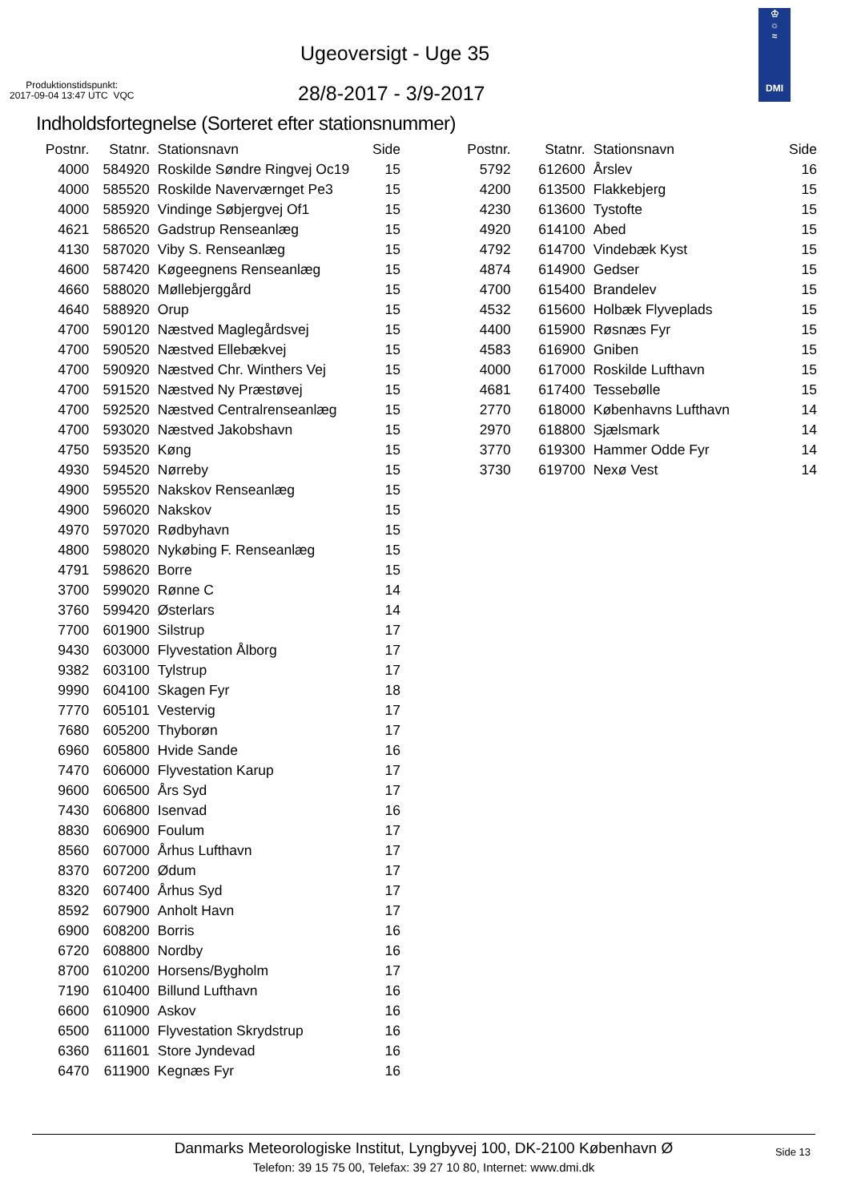Produktionstidspunkt:
2017-09-04 13:47 UTC VQC
Ugeoversigt - Uge 35
28/8-2017 - 3/9-2017
♔
☼
≈
DMI
Indholdsfortegnelse (Sorteret efter stationsnummer)
| Postnr. | Statnr. | Stationsnavn | Side |
| --- | --- | --- | --- |
| 4000 | 584920 | Roskilde Søndre Ringvej Oc19 | 15 |
| 4000 | 585520 | Roskilde Naverværnget Pe3 | 15 |
| 4000 | 585920 | Vindinge Søbjergvej Of1 | 15 |
| 4621 | 586520 | Gadstrup Renseanlæg | 15 |
| 4130 | 587020 | Viby S. Renseanlæg | 15 |
| 4600 | 587420 | Køgeegnens Renseanlæg | 15 |
| 4660 | 588020 | Møllebjerggård | 15 |
| 4640 | 588920 | Orup | 15 |
| 4700 | 590120 | Næstved Maglegårdsvej | 15 |
| 4700 | 590520 | Næstved Ellebækvej | 15 |
| 4700 | 590920 | Næstved Chr. Winthers Vej | 15 |
| 4700 | 591520 | Næstved Ny Præstøvej | 15 |
| 4700 | 592520 | Næstved Centralrenseanlæg | 15 |
| 4700 | 593020 | Næstved Jakobshavn | 15 |
| 4750 | 593520 | Køng | 15 |
| 4930 | 594520 | Nørreby | 15 |
| 4900 | 595520 | Nakskov Renseanlæg | 15 |
| 4900 | 596020 | Nakskov | 15 |
| 4970 | 597020 | Rødbyhavn | 15 |
| 4800 | 598020 | Nykøbing F. Renseanlæg | 15 |
| 4791 | 598620 | Borre | 15 |
| 3700 | 599020 | Rønne C | 14 |
| 3760 | 599420 | Østerlars | 14 |
| 7700 | 601900 | Silstrup | 17 |
| 9430 | 603000 | Flyvestation Ålborg | 17 |
| 9382 | 603100 | Tylstrup | 17 |
| 9990 | 604100 | Skagen Fyr | 18 |
| 7770 | 605101 | Vestervig | 17 |
| 7680 | 605200 | Thyborøn | 17 |
| 6960 | 605800 | Hvide Sande | 16 |
| 7470 | 606000 | Flyvestation Karup | 17 |
| 9600 | 606500 | Års Syd | 17 |
| 7430 | 606800 | Isenvad | 16 |
| 8830 | 606900 | Foulum | 17 |
| 8560 | 607000 | Århus Lufthavn | 17 |
| 8370 | 607200 | Ødum | 17 |
| 8320 | 607400 | Århus Syd | 17 |
| 8592 | 607900 | Anholt Havn | 17 |
| 6900 | 608200 | Borris | 16 |
| 6720 | 608800 | Nordby | 16 |
| 8700 | 610200 | Horsens/Bygholm | 17 |
| 7190 | 610400 | Billund Lufthavn | 16 |
| 6600 | 610900 | Askov | 16 |
| 6500 | 611000 | Flyvestation Skrydstrup | 16 |
| 6360 | 611601 | Store Jyndevad | 16 |
| 6470 | 611900 | Kegnæs Fyr | 16 |
| Postnr. | Statnr. | Stationsnavn | Side |
| --- | --- | --- | --- |
| 5792 | 612600 | Årslev | 16 |
| 4200 | 613500 | Flakkebjerg | 15 |
| 4230 | 613600 | Tystofte | 15 |
| 4920 | 614100 | Abed | 15 |
| 4792 | 614700 | Vindebæk Kyst | 15 |
| 4874 | 614900 | Gedser | 15 |
| 4700 | 615400 | Brandelev | 15 |
| 4532 | 615600 | Holbæk Flyveplads | 15 |
| 4400 | 615900 | Røsnæs Fyr | 15 |
| 4583 | 616900 | Gniben | 15 |
| 4000 | 617000 | Roskilde Lufthavn | 15 |
| 4681 | 617400 | Tessebølle | 15 |
| 2770 | 618000 | Københavns Lufthavn | 14 |
| 2970 | 618800 | Sjælsmark | 14 |
| 3770 | 619300 | Hammer Odde Fyr | 14 |
| 3730 | 619700 | Nexø Vest | 14 |
Danmarks Meteorologiske Institut, Lyngbyvej 100, DK-2100 København Ø
Telefon: 39 15 75 00, Telefax: 39 27 10 80, Internet: www.dmi.dk
Side 13